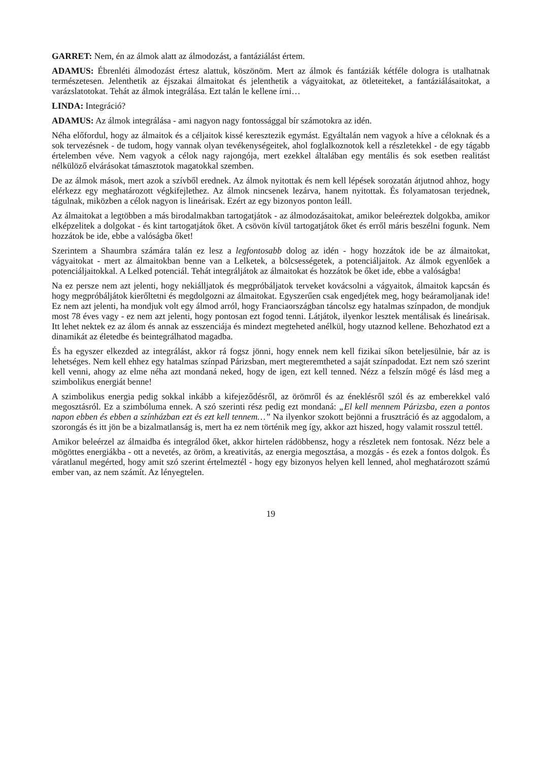GARRET: Nem, én az álmok alatt az álmodozást, a fantáziálást értem.
ADAMUS: Ébrenléti álmodozást értesz alattuk, köszönöm. Mert az álmok és fantáziák kétféle dologra is utalhatnak természetesen. Jelenthetik az éjszakai álmaitokat és jelenthetik a vágyaitokat, az ötleteiteket, a fantáziálásaitokat, a varázslatotokat. Tehát az álmok integrálása. Ezt talán le kellene írni…
LINDA: Integráció?
ADAMUS: Az álmok integrálása - ami nagyon nagy fontossággal bír számotokra az idén.
Néha előfordul, hogy az álmaitok és a céljaitok kissé keresztezik egymást. Egyáltalán nem vagyok a híve a céloknak és a sok tervezésnek - de tudom, hogy vannak olyan tevékenységeitek, ahol foglalkoznotok kell a részletekkel - de egy tágabb értelemben véve. Nem vagyok a célok nagy rajongója, mert ezekkel általában egy mentális és sok esetben realitást nélkülöző elvárásokat támasztotok magatokkal szemben.
De az álmok mások, mert azok a szívből erednek. Az álmok nyitottak és nem kell lépések sorozatán átjutnod ahhoz, hogy elérkezz egy meghatározott végkifejlethez. Az álmok nincsenek lezárva, hanem nyitottak. És folyamatosan terjednek, tágulnak, miközben a célok nagyon is lineárisak. Ezért az egy bizonyos ponton leáll.
Az álmaitokat a legtöbben a más birodalmakban tartogatjátok - az álmodozásaitokat, amikor beleéreztek dolgokba, amikor elképzelitek a dolgokat - és kint tartogatjátok őket. A csövön kívül tartogatjátok őket és erről máris beszélni fogunk. Nem hozzátok be ide, ebbe a valóságba őket!
Szerintem a Shaumbra számára talán ez lesz a legfontosabb dolog az idén - hogy hozzátok ide be az álmaitokat, vágyaitokat - mert az álmaitokban benne van a Lelketek, a bölcsességetek, a potenciáljaitok. Az álmok egyenlőek a potenciáljaitokkal. A Lelked potenciál. Tehát integráljátok az álmaitokat és hozzátok be őket ide, ebbe a valóságba!
Na ez persze nem azt jelenti, hogy nekiálljatok és megpróbáljatok terveket kovácsolni a vágyaitok, álmaitok kapcsán és hogy megpróbáljátok kierőltetni és megdolgozni az álmaitokat. Egyszerűen csak engedjétek meg, hogy beáramoljanak ide! Ez nem azt jelenti, ha mondjuk volt egy álmod arról, hogy Franciaországban táncolsz egy hatalmas színpadon, de mondjuk most 78 éves vagy - ez nem azt jelenti, hogy pontosan ezt fogod tenni. Látjátok, ilyenkor lesztek mentálisak és lineárisak. Itt lehet nektek ez az álom és annak az esszenciája és mindezt megteheted anélkül, hogy utaznod kellene. Behozhatod ezt a dinamikát az életedbe és beintegrálhatod magadba.
És ha egyszer elkezded az integrálást, akkor rá fogsz jönni, hogy ennek nem kell fizikai síkon beteljesülnie, bár az is lehetséges. Nem kell ehhez egy hatalmas színpad Párizsban, mert megteremtheted a saját színpadodat. Ezt nem szó szerint kell venni, ahogy az elme néha azt mondaná neked, hogy de igen, ezt kell tenned. Nézz a felszín mögé és lásd meg a szimbolikus energiát benne!
A szimbolikus energia pedig sokkal inkább a kifejeződésről, az örömről és az éneklésről szól és az emberekkel való megosztásról. Ez a szimbóluma ennek. A szó szerinti rész pedig ezt mondaná: „El kell mennem Párizsba, ezen a pontos napon ebben és ebben a színházban ezt és ezt kell tennem…” Na ilyenkor szokott bejönni a frusztráció és az aggodalom, a szorongás és itt jön be a bizalmatlanság is, mert ha ez nem történik meg így, akkor azt hiszed, hogy valamit rosszul tettél.
Amikor beleérzel az álmaidba és integrálod őket, akkor hirtelen rádöbbensz, hogy a részletek nem fontosak. Nézz bele a mögöttes energiákba - ott a nevetés, az öröm, a kreativitás, az energia megosztása, a mozgás - és ezek a fontos dolgok. És váratlanul megérted, hogy amit szó szerint értelmeztél - hogy egy bizonyos helyen kell lenned, ahol meghatározott számú ember van, az nem számít. Az lényegtelen.
19